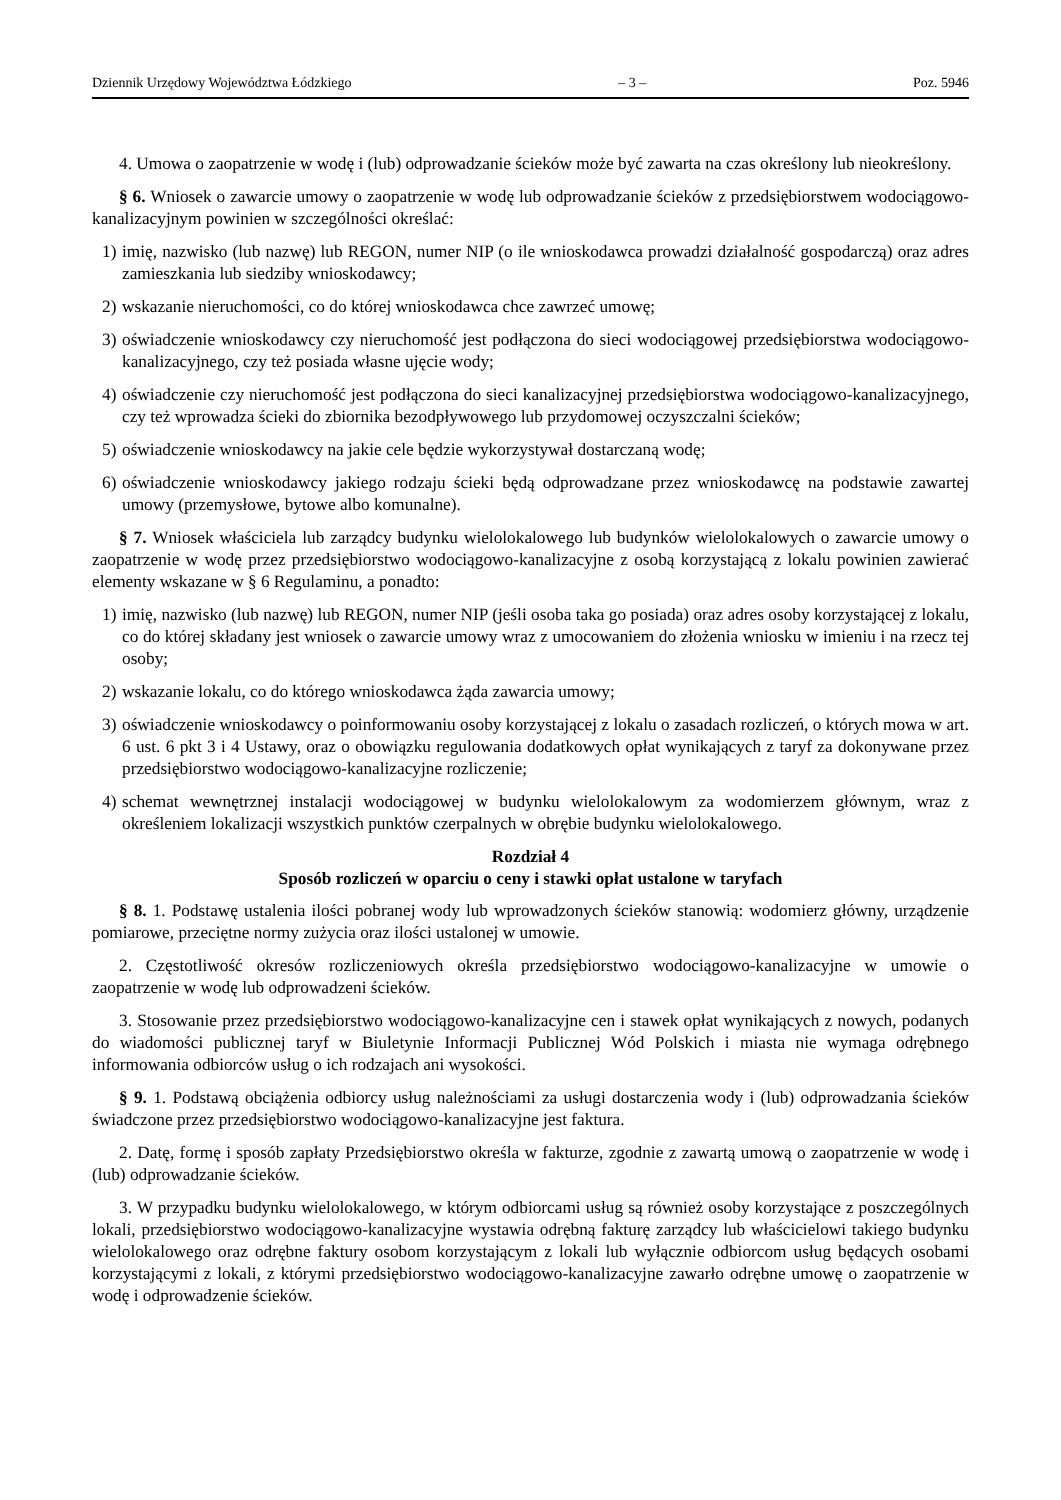Dziennik Urzędowy Województwa Łódzkiego – 3 – Poz. 5946
4. Umowa o zaopatrzenie w wodę i (lub) odprowadzanie ścieków może być zawarta na czas określony lub nieokreślony.
§ 6. Wniosek o zawarcie umowy o zaopatrzenie w wodę lub odprowadzanie ścieków z przedsiębiorstwem wodociągowo-kanalizacyjnym powinien w szczególności określać:
1) imię, nazwisko (lub nazwę) lub REGON, numer NIP (o ile wnioskodawca prowadzi działalność gospodarczą) oraz adres zamieszkania lub siedziby wnioskodawcy;
2) wskazanie nieruchomości, co do której wnioskodawca chce zawrzeć umowę;
3) oświadczenie wnioskodawcy czy nieruchomość jest podłączona do sieci wodociągowej przedsiębiorstwa wodociągowo-kanalizacyjnego, czy też posiada własne ujęcie wody;
4) oświadczenie czy nieruchomość jest podłączona do sieci kanalizacyjnej przedsiębiorstwa wodociągowo-kanalizacyjnego, czy też wprowadza ścieki do zbiornika bezodpływowego lub przydomowej oczyszczalni ścieków;
5) oświadczenie wnioskodawcy na jakie cele będzie wykorzystywał dostarczaną wodę;
6) oświadczenie wnioskodawcy jakiego rodzaju ścieki będą odprowadzane przez wnioskodawcę na podstawie zawartej umowy (przemysłowe, bytowe albo komunalne).
§ 7. Wniosek właściciela lub zarządcy budynku wielolokalowego lub budynków wielolokalowych o zawarcie umowy o zaopatrzenie w wodę przez przedsiębiorstwo wodociągowo-kanalizacyjne z osobą korzystającą z lokalu powinien zawierać elementy wskazane w § 6 Regulaminu, a ponadto:
1) imię, nazwisko (lub nazwę) lub REGON, numer NIP (jeśli osoba taka go posiada) oraz adres osoby korzystającej z lokalu, co do której składany jest wniosek o zawarcie umowy wraz z umocowaniem do złożenia wniosku w imieniu i na rzecz tej osoby;
2) wskazanie lokalu, co do którego wnioskodawca żąda zawarcia umowy;
3) oświadczenie wnioskodawcy o poinformowaniu osoby korzystającej z lokalu o zasadach rozliczeń, o których mowa w art. 6 ust. 6 pkt 3 i 4 Ustawy, oraz o obowiązku regulowania dodatkowych opłat wynikających z taryf za dokonywane przez przedsiębiorstwo wodociągowo-kanalizacyjne rozliczenie;
4) schemat wewnętrznej instalacji wodociągowej w budynku wielolokalowym za wodomierzem głównym, wraz z określeniem lokalizacji wszystkich punktów czerpalnych w obrębie budynku wielolokalowego.
Rozdział 4
Sposób rozliczeń w oparciu o ceny i stawki opłat ustalone w taryfach
§ 8. 1. Podstawę ustalenia ilości pobranej wody lub wprowadzonych ścieków stanowią: wodomierz główny, urządzenie pomiarowe, przeciętne normy zużycia oraz ilości ustalonej w umowie.
2. Częstotliwość okresów rozliczeniowych określa przedsiębiorstwo wodociągowo-kanalizacyjne w umowie o zaopatrzenie w wodę lub odprowadzeni ścieków.
3. Stosowanie przez przedsiębiorstwo wodociągowo-kanalizacyjne cen i stawek opłat wynikających z nowych, podanych do wiadomości publicznej taryf w Biuletynie Informacji Publicznej Wód Polskich i miasta nie wymaga odrębnego informowania odbiorców usług o ich rodzajach ani wysokości.
§ 9. 1. Podstawą obciążenia odbiorcy usług należnościami za usługi dostarczenia wody i (lub) odprowadzania ścieków świadczone przez przedsiębiorstwo wodociągowo-kanalizacyjne jest faktura.
2. Datę, formę i sposób zapłaty Przedsiębiorstwo określa w fakturze, zgodnie z zawartą umową o zaopatrzenie w wodę i (lub) odprowadzanie ścieków.
3. W przypadku budynku wielolokalowego, w którym odbiorcami usług są również osoby korzystające z poszczególnych lokali, przedsiębiorstwo wodociągowo-kanalizacyjne wystawia odrębną fakturę zarządcy lub właścicielowi takiego budynku wielolokalowego oraz odrębne faktury osobom korzystającym z lokali lub wyłącznie odbiorcom usług będących osobami korzystającymi z lokali, z którymi przedsiębiorstwo wodociągowo-kanalizacyjne zawarło odrębne umowę o zaopatrzenie w wodę i odprowadzenie ścieków.